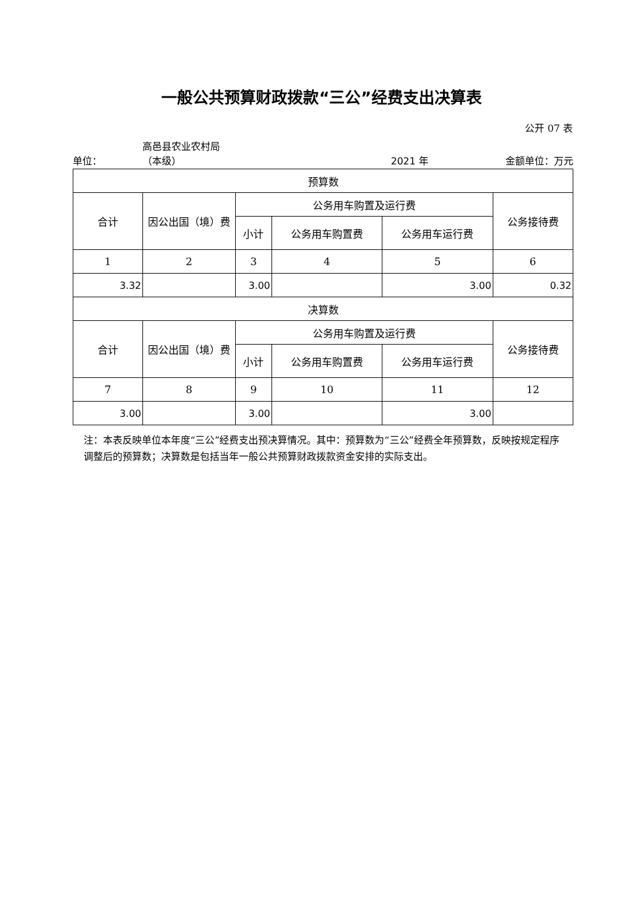一般公共预算财政拨款“三公”经费支出决算表
公开 07 表
单位： 高邑县农业农村局
（本级） 2021 年 金额单位：万元
| 预算数 | | | | | |
| --- | --- | --- | --- | --- | --- |
| 合计 | 因公出国（境）费 | 公务用车购置及运行费 | | | 公务接待费 |
| | | 小计 | 公务用车购置费 | 公务用车运行费 | |
| 1 | 2 | 3 | 4 | 5 | 6 |
| 3.32 | | 3.00 | | 3.00 | 0.32 |
| 决算数 | | | | | |
| 合计 | 因公出国（境）费 | 公务用车购置及运行费 | | | 公务接待费 |
| | | 小计 | 公务用车购置费 | 公务用车运行费 | |
| 7 | 8 | 9 | 10 | 11 | 12 |
| 3.00 | | 3.00 | | 3.00 | |
注：本表反映单位本年度“三公”经费支出预决算情况。其中：预算数为“三公”经费全年预算数，反映按规定程序调整后的预算数；决算数是包括当年一般公共预算财政拨款资金安排的实际支出。